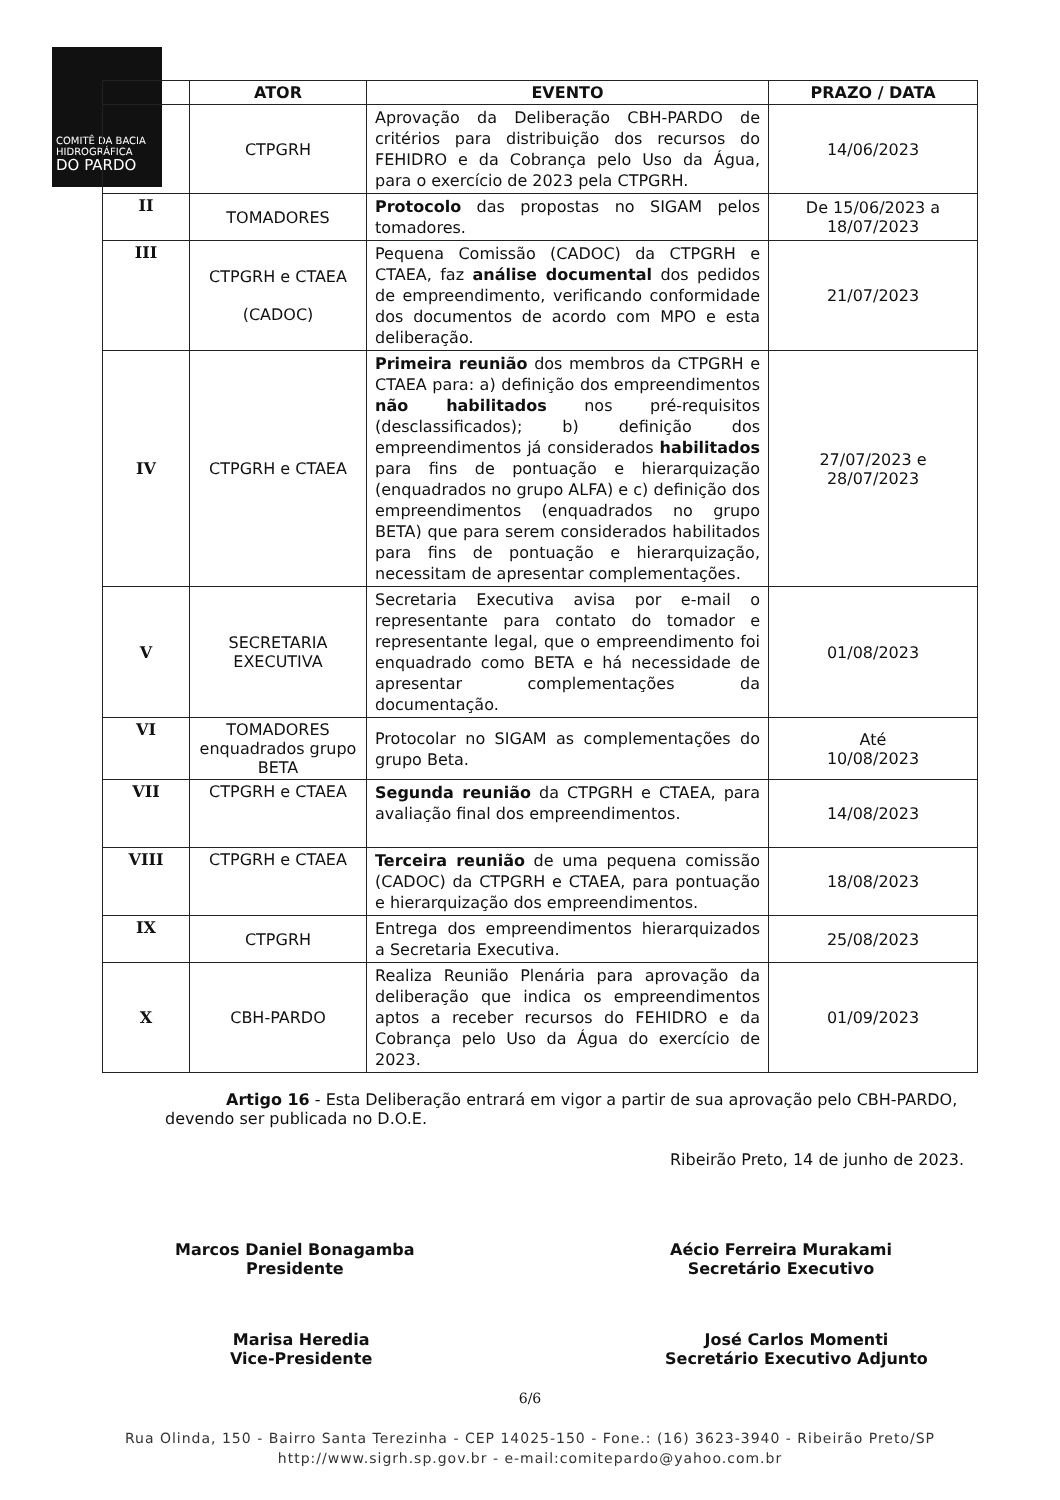COMITÊ DA BACIA HIDROGRÁFICA
DO PARDO
| | ATOR | EVENTO | PRAZO / DATA |
| --- | --- | --- | --- |
| | CTPGRH | Aprovação da Deliberação CBH-PARDO de critérios para distribuição dos recursos do FEHIDRO e da Cobrança pelo Uso da Água, para o exercício de 2023 pela CTPGRH. | 14/06/2023 |
| II | TOMADORES | Protocolo das propostas no SIGAM pelos tomadores. | De 15/06/2023 a 18/07/2023 |
| III | CTPGRH e CTAEA (CADOC) | Pequena Comissão (CADOC) da CTPGRH e CTAEA, faz análise documental dos pedidos de empreendimento, verificando conformidade dos documentos de acordo com MPO e esta deliberação. | 21/07/2023 |
| IV | CTPGRH e CTAEA | Primeira reunião dos membros da CTPGRH e CTAEA para: a) definição dos empreendimentos não habilitados nos pré-requisitos (desclassificados); b) definição dos empreendimentos já considerados habilitados para fins de pontuação e hierarquização (enquadrados no grupo ALFA) e c) definição dos empreendimentos (enquadrados no grupo BETA) que para serem considerados habilitados para fins de pontuação e hierarquização, necessitam de apresentar complementações. | 27/07/2023 e 28/07/2023 |
| V | SECRETARIA EXECUTIVA | Secretaria Executiva avisa por e-mail o representante para contato do tomador e representante legal, que o empreendimento foi enquadrado como BETA e há necessidade de apresentar complementações da documentação. | 01/08/2023 |
| VI | TOMADORES enquadrados grupo BETA | Protocolar no SIGAM as complementações do grupo Beta. | Até 10/08/2023 |
| VII | CTPGRH e CTAEA | Segunda reunião da CTPGRH e CTAEA, para avaliação final dos empreendimentos. | 14/08/2023 |
| VIII | CTPGRH e CTAEA | Terceira reunião de uma pequena comissão (CADOC) da CTPGRH e CTAEA, para pontuação e hierarquização dos empreendimentos. | 18/08/2023 |
| IX | CTPGRH | Entrega dos empreendimentos hierarquizados a Secretaria Executiva. | 25/08/2023 |
| X | CBH-PARDO | Realiza Reunião Plenária para aprovação da deliberação que indica os empreendimentos aptos a receber recursos do FEHIDRO e da Cobrança pelo Uso da Água do exercício de 2023. | 01/09/2023 |
Artigo 16 - Esta Deliberação entrará em vigor a partir de sua aprovação pelo CBH-PARDO, devendo ser publicada no D.O.E.
Ribeirão Preto, 14 de junho de 2023.
Marcos Daniel Bonagamba
Presidente
Aécio Ferreira Murakami
Secretário Executivo
Marisa Heredia
Vice-Presidente
José Carlos Momenti
Secretário Executivo Adjunto
6/6
Rua Olinda, 150 - Bairro Santa Terezinha - CEP 14025-150 - Fone.: (16) 3623-3940 - Ribeirão Preto/SP
http://www.sigrh.sp.gov.br - e-mail:comitepardo@yahoo.com.br